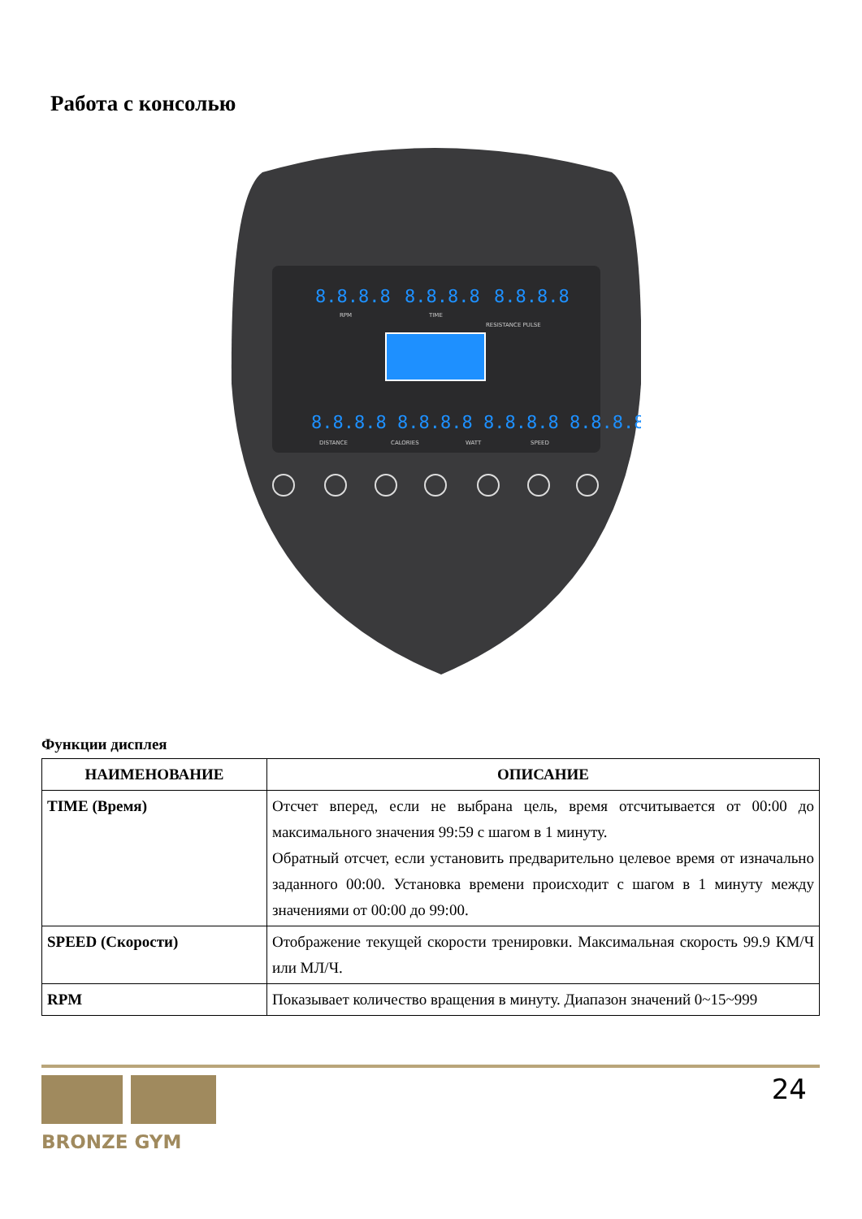Работа с консолью
8.8.8.8
8.8.8.8
8.8.8.8
8.8.8.8 8.8.8.8 8.8.8.8 8.8.8.8
RPM
TIME
RESISTANCE PULSE
DISTANCE
CALORIES
WATT
SPEED
Функции дисплея
| НАИМЕНОВАНИЕ | ОПИСАНИЕ |
| --- | --- |
| TIME (Время) | Отсчет вперед, если не выбрана цель, время отсчитывается от 00:00 до максимального значения 99:59 с шагом в 1 минуту. Обратный отсчет, если установить предварительно целевое время от изначально заданного 00:00. Установка времени происходит с шагом в 1 минуту между значениями от 00:00 до 99:00. |
| SPEED (Скорости) | Отображение текущей скорости тренировки. Максимальная скорость 99.9 КМ/Ч или МЛ/Ч. |
| RPM | Показывает количество вращения в минуту. Диапазон значений 0~15~999 |
BRONZE GYM
24